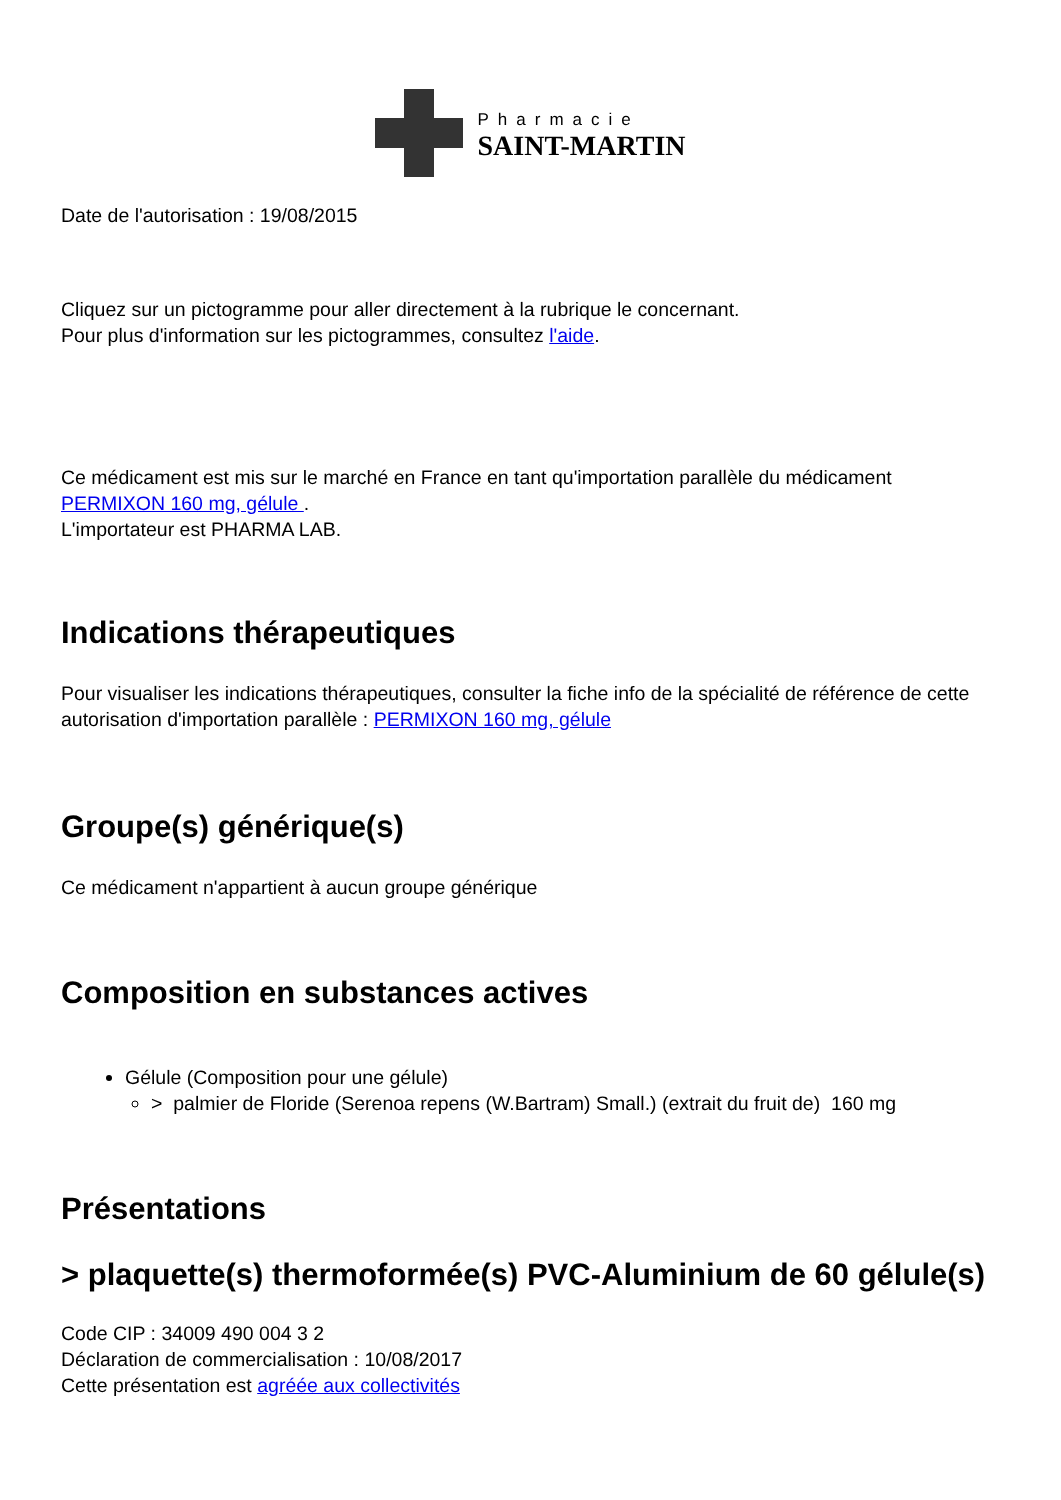Pharmacie
SAINT-MARTIN
Date de l'autorisation : 19/08/2015
Cliquez sur un pictogramme pour aller directement à la rubrique le concernant.
Pour plus d'information sur les pictogrammes, consultez l'aide.
Ce médicament est mis sur le marché en France en tant qu'importation parallèle du médicament PERMIXON 160 mg, gélule .
L'importateur est PHARMA LAB.
Indications thérapeutiques
Pour visualiser les indications thérapeutiques, consulter la fiche info de la spécialité de référence de cette autorisation d'importation parallèle : PERMIXON 160 mg, gélule
Groupe(s) générique(s)
Ce médicament n'appartient à aucun groupe générique
Composition en substances actives
Gélule (Composition pour une gélule)
> palmier de Floride (Serenoa repens (W.Bartram) Small.) (extrait du fruit de) 160 mg
Présentations
> plaquette(s) thermoformée(s) PVC-Aluminium de 60 gélule(s)
Code CIP : 34009 490 004 3 2
Déclaration de commercialisation : 10/08/2017
Cette présentation est agréée aux collectivités